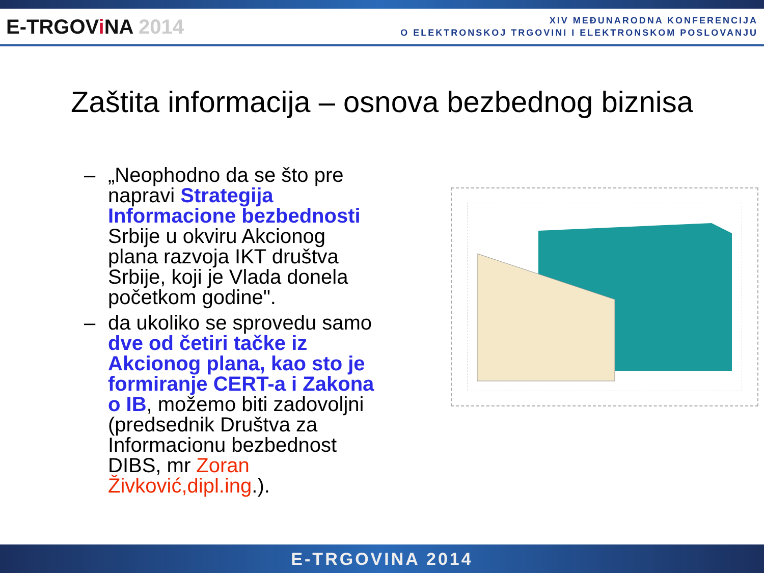E-TRGOVi NA 2014
XIV MEĐUNARODNA KONFERENCIJA
O ELEKTRONSKOJ TRGOVINI I ELEKTRONSKOM POSLOVANJU
Zaštita informacija – osnova bezbednog biznisa
– „Neophodno da se što pre napravi Strategija Informacione bezbednosti Srbije u okviru Akcionog plana razvoja IKT društva Srbije, koji je Vlada donela početkom godine".
– da ukoliko se sprovedu samo dve od četiri tačke iz Akcionog plana, kao sto je formiranje CERT-a i Zakona o IB, možemo biti zadovoljni (predsednik Društva za Informacionu bezbednost DIBS, mr Zoran Živković,dipl.ing.).
E-TRGOVINA 2014